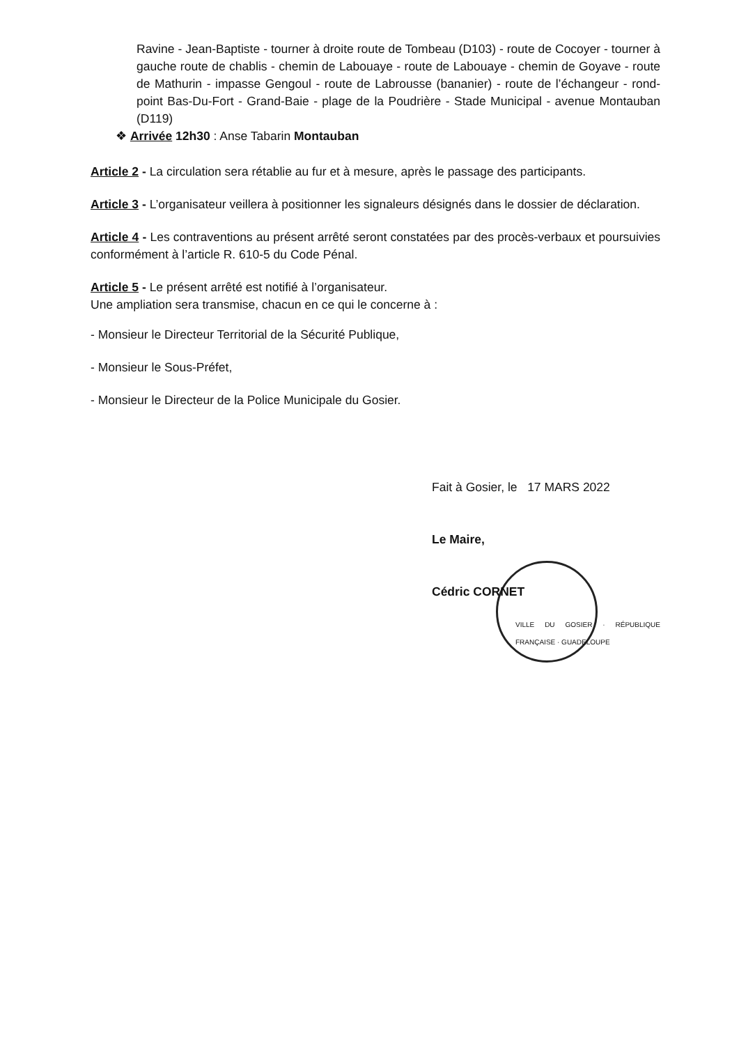Ravine - Jean-Baptiste - tourner à droite route de Tombeau (D103) - route de Cocoyer - tourner à gauche route de chablis - chemin de Labouaye - route de Labouaye - chemin de Goyave - route de Mathurin - impasse Gengoul - route de Labrousse (bananier) - route de l’échangeur - rond-point Bas-Du-Fort - Grand-Baie - plage de la Poudrière - Stade Municipal - avenue Montauban (D119)
❖ Arrivée 12h30 : Anse Tabarin Montauban
Article 2 - La circulation sera rétablie au fur et à mesure, après le passage des participants.
Article 3 - L’organisateur veillera à positionner les signaleurs désignés dans le dossier de déclaration.
Article 4 - Les contraventions au présent arrêté seront constatées par des procès-verbaux et poursuivies conformément à l’article R. 610-5 du Code Pénal.
Article 5 - Le présent arrêté est notifié à l’organisateur.
Une ampliation sera transmise, chacun en ce qui le concerne à :
- Monsieur le Directeur Territorial de la Sécurité Publique,
- Monsieur le Sous-Préfet,
- Monsieur le Directeur de la Police Municipale du Gosier.
Fait à Gosier, le 17 MARS 2022
Le Maire,
Cédric CORNET
VILLE DU GOSIER · RÉPUBLIQUE FRANÇAISE · GUADELOUPE